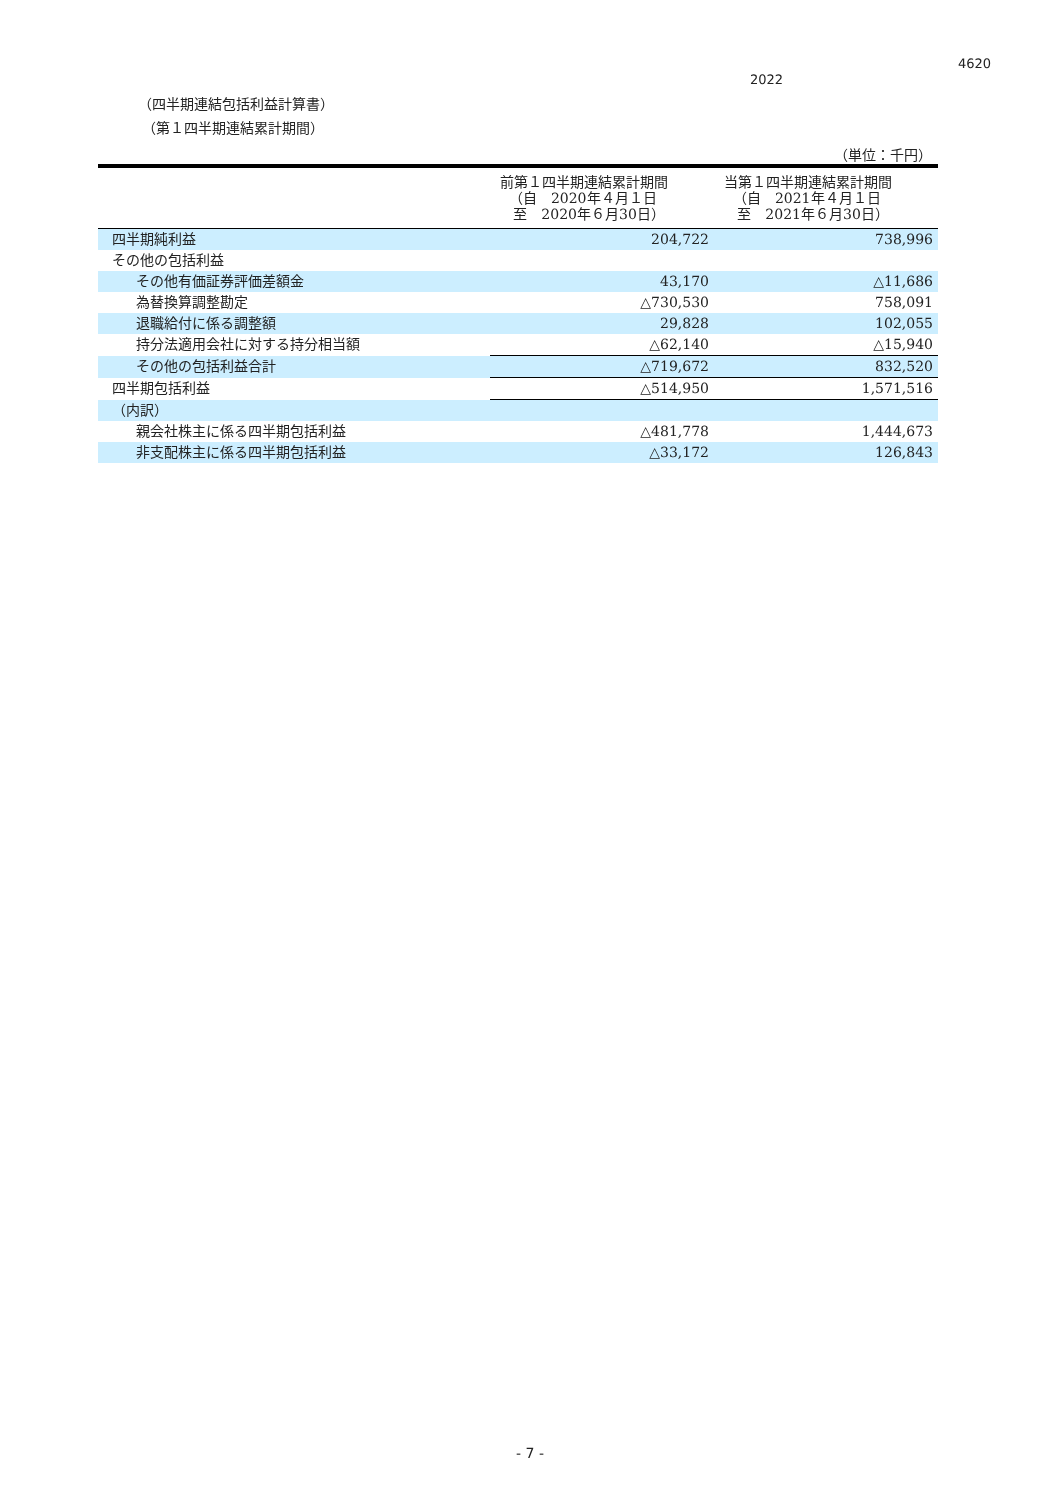4620
2022
（四半期連結包括利益計算書）
（第１四半期連結累計期間）
（単位：千円）
| | 前第１四半期連結累計期間 （自 2020年４月１日 至 2020年６月30日） | 当第１四半期連結累計期間 （自 2021年４月１日 至 2021年６月30日） |
| --- | --- | --- |
| 四半期純利益 | 204,722 | 738,996 |
| その他の包括利益 | | |
| その他有価証券評価差額金 | 43,170 | △11,686 |
| 為替換算調整勘定 | △730,530 | 758,091 |
| 退職給付に係る調整額 | 29,828 | 102,055 |
| 持分法適用会社に対する持分相当額 | △62,140 | △15,940 |
| その他の包括利益合計 | △719,672 | 832,520 |
| 四半期包括利益 | △514,950 | 1,571,516 |
| （内訳） | | |
| 親会社株主に係る四半期包括利益 | △481,778 | 1,444,673 |
| 非支配株主に係る四半期包括利益 | △33,172 | 126,843 |
- 7 -